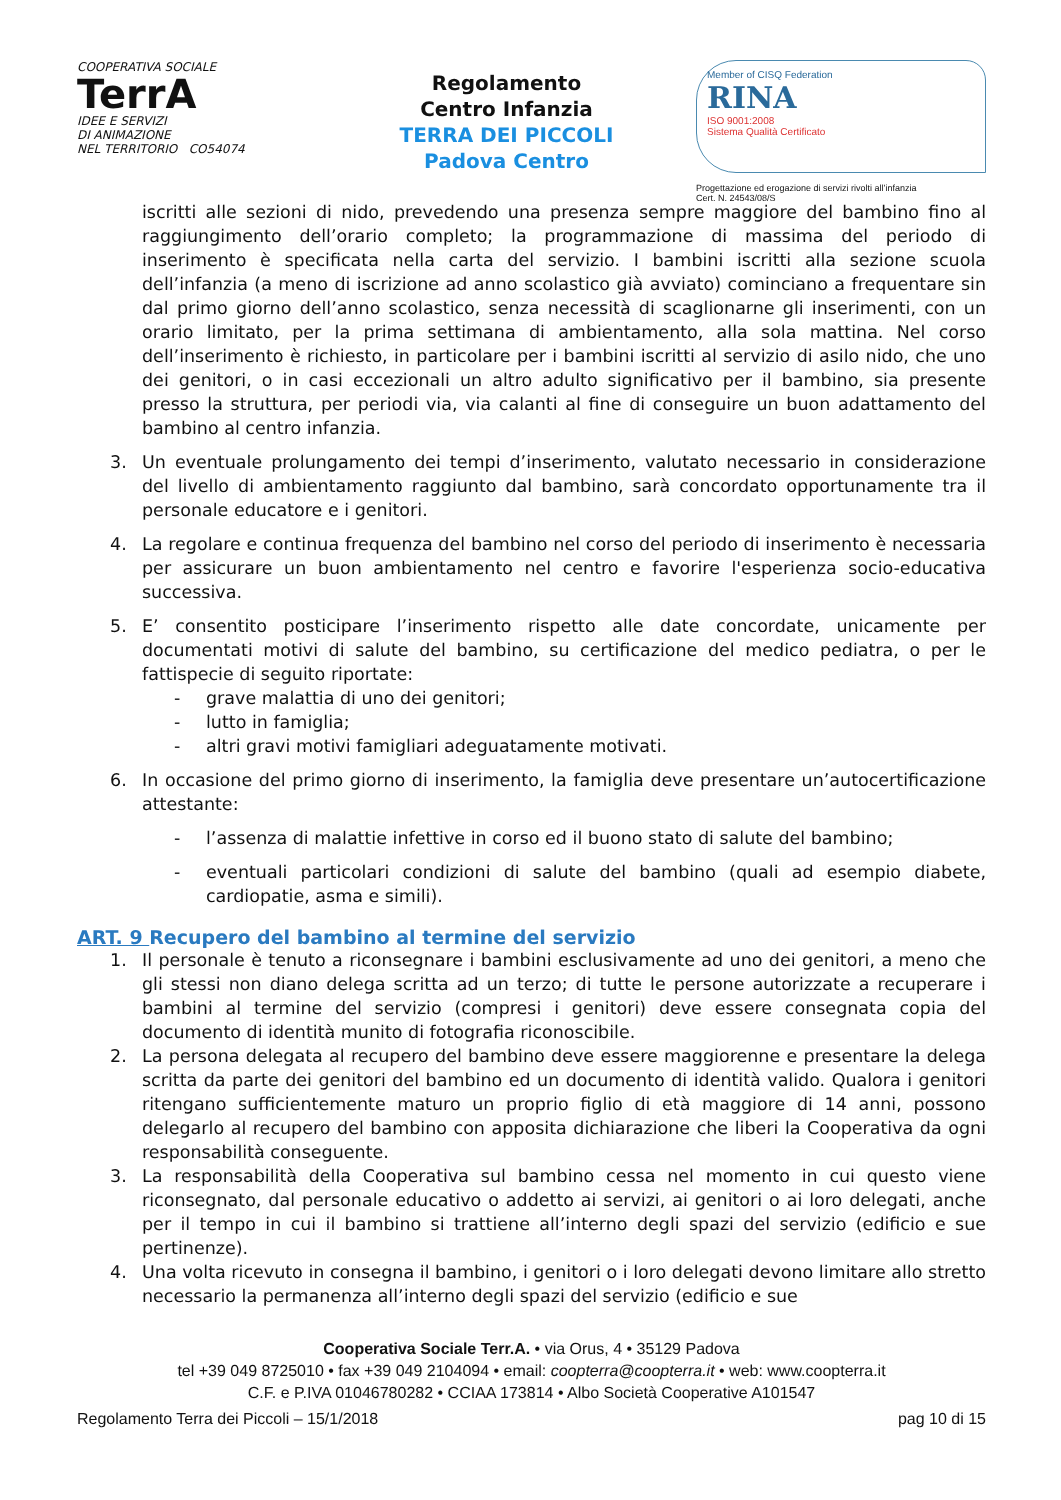COOPERATIVA SOCIALE
TerrA
IDEE E SERVIZI
DI ANIMAZIONE
NEL TERRITORIO CO54074
Regolamento
Centro Infanzia
TERRA DEI PICCOLI
Padova Centro
Member of CISQ Federation
RINA
ISO 9001:2008
Sistema Qualità Certificato
Progettazione ed erogazione di servizi rivolti all’infanzia
Cert. N. 24543/08/S
iscritti alle sezioni di nido, prevedendo una presenza sempre maggiore del bambino fino al raggiungimento dell’orario completo; la programmazione di massima del periodo di inserimento è specificata nella carta del servizio. I bambini iscritti alla sezione scuola dell’infanzia (a meno di iscrizione ad anno scolastico già avviato) cominciano a frequentare sin dal primo giorno dell’anno scolastico, senza necessità di scaglionarne gli inserimenti, con un orario limitato, per la prima settimana di ambientamento, alla sola mattina. Nel corso dell’inserimento è richiesto, in particolare per i bambini iscritti al servizio di asilo nido, che uno dei genitori, o in casi eccezionali un altro adulto significativo per il bambino, sia presente presso la struttura, per periodi via, via calanti al fine di conseguire un buon adattamento del bambino al centro infanzia.
3. Un eventuale prolungamento dei tempi d’inserimento, valutato necessario in considerazione del livello di ambientamento raggiunto dal bambino, sarà concordato opportunamente tra il personale educatore e i genitori.
4. La regolare e continua frequenza del bambino nel corso del periodo di inserimento è necessaria per assicurare un buon ambientamento nel centro e favorire l'esperienza socio-educativa successiva.
5. E’ consentito posticipare l’inserimento rispetto alle date concordate, unicamente per documentati motivi di salute del bambino, su certificazione del medico pediatra, o per le fattispecie di seguito riportate:
- grave malattia di uno dei genitori;
- lutto in famiglia;
- altri gravi motivi famigliari adeguatamente motivati.
6. In occasione del primo giorno di inserimento, la famiglia deve presentare un’autocertificazione attestante:
- l’assenza di malattie infettive in corso ed il buono stato di salute del bambino;
- eventuali particolari condizioni di salute del bambino (quali ad esempio diabete, cardiopatie, asma e simili).
ART. 9 Recupero del bambino al termine del servizio
1. Il personale è tenuto a riconsegnare i bambini esclusivamente ad uno dei genitori, a meno che gli stessi non diano delega scritta ad un terzo; di tutte le persone autorizzate a recuperare i bambini al termine del servizio (compresi i genitori) deve essere consegnata copia del documento di identità munito di fotografia riconoscibile.
2. La persona delegata al recupero del bambino deve essere maggiorenne e presentare la delega scritta da parte dei genitori del bambino ed un documento di identità valido. Qualora i genitori ritengano sufficientemente maturo un proprio figlio di età maggiore di 14 anni, possono delegarlo al recupero del bambino con apposita dichiarazione che liberi la Cooperativa da ogni responsabilità conseguente.
3. La responsabilità della Cooperativa sul bambino cessa nel momento in cui questo viene riconsegnato, dal personale educativo o addetto ai servizi, ai genitori o ai loro delegati, anche per il tempo in cui il bambino si trattiene all’interno degli spazi del servizio (edificio e sue pertinenze).
4. Una volta ricevuto in consegna il bambino, i genitori o i loro delegati devono limitare allo stretto necessario la permanenza all’interno degli spazi del servizio (edificio e sue
Cooperativa Sociale Terr.A. • via Orus, 4 • 35129 Padova
tel +39 049 8725010 • fax +39 049 2104094 • email: coopterra@coopterra.it • web: www.coopterra.it
C.F. e P.IVA 01046780282 • CCIAA 173814 • Albo Società Cooperative A101547
Regolamento Terra dei Piccoli – 15/1/2018 pag 10 di 15